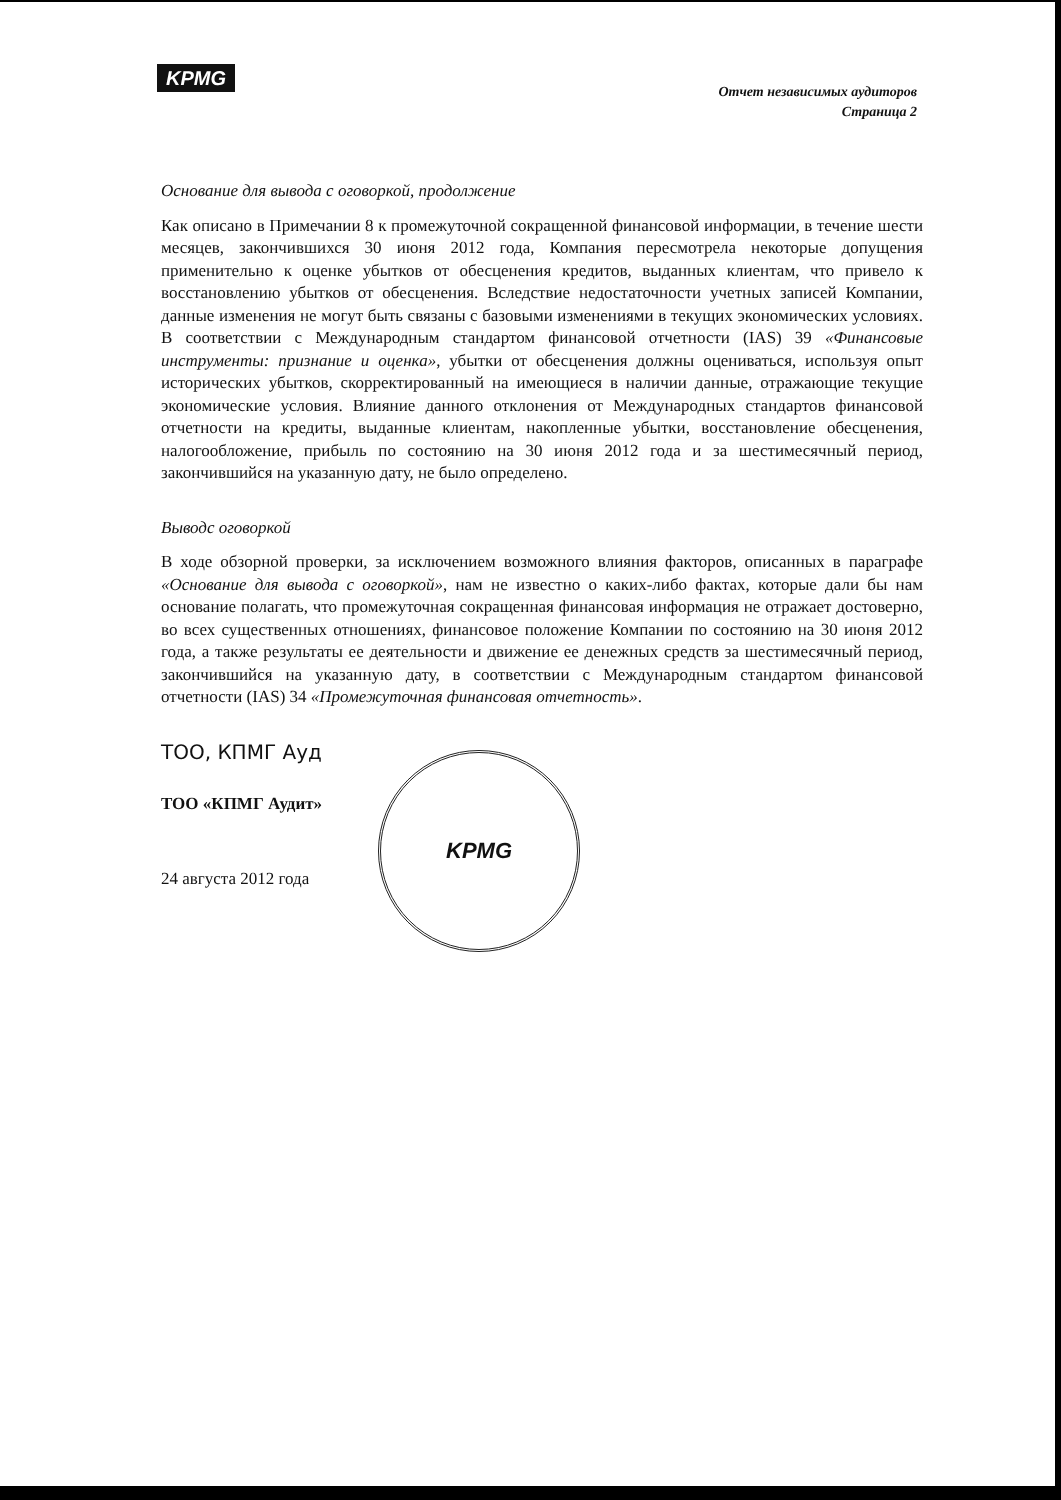KPMG
Отчет независимых аудиторов
Страница 2
Основание для вывода с оговоркой, продолжение
Как описано в Примечании 8 к промежуточной сокращенной финансовой информации, в течение шести месяцев, закончившихся 30 июня 2012 года, Компания пересмотрела некоторые допущения применительно к оценке убытков от обесценения кредитов, выданных клиентам, что привело к восстановлению убытков от обесценения. Вследствие недостаточности учетных записей Компании, данные изменения не могут быть связаны с базовыми изменениями в текущих экономических условиях. В соответствии с Международным стандартом финансовой отчетности (IAS) 39 «Финансовые инструменты: признание и оценка», убытки от обесценения должны оцениваться, используя опыт исторических убытков, скорректированный на имеющиеся в наличии данные, отражающие текущие экономические условия. Влияние данного отклонения от Международных стандартов финансовой отчетности на кредиты, выданные клиентам, накопленные убытки, восстановление обесценения, налогообложение, прибыль по состоянию на 30 июня 2012 года и за шестимесячный период, закончившийся на указанную дату, не было определено.
Выводс оговоркой
В ходе обзорной проверки, за исключением возможного влияния факторов, описанных в параграфе «Основание для вывода с оговоркой», нам не известно о каких-либо фактах, которые дали бы нам основание полагать, что промежуточная сокращенная финансовая информация не отражает достоверно, во всех существенных отношениях, финансовое положение Компании по состоянию на 30 июня 2012 года, а также результаты ее деятельности и движение ее денежных средств за шестимесячный период, закончившийся на указанную дату, в соответствии с Международным стандартом финансовой отчетности (IAS) 34 «Промежуточная финансовая отчетность».
ТОО, КПМГ Ауд
ТОО «КПМГ Аудит»
24 августа 2012 года
KPMG